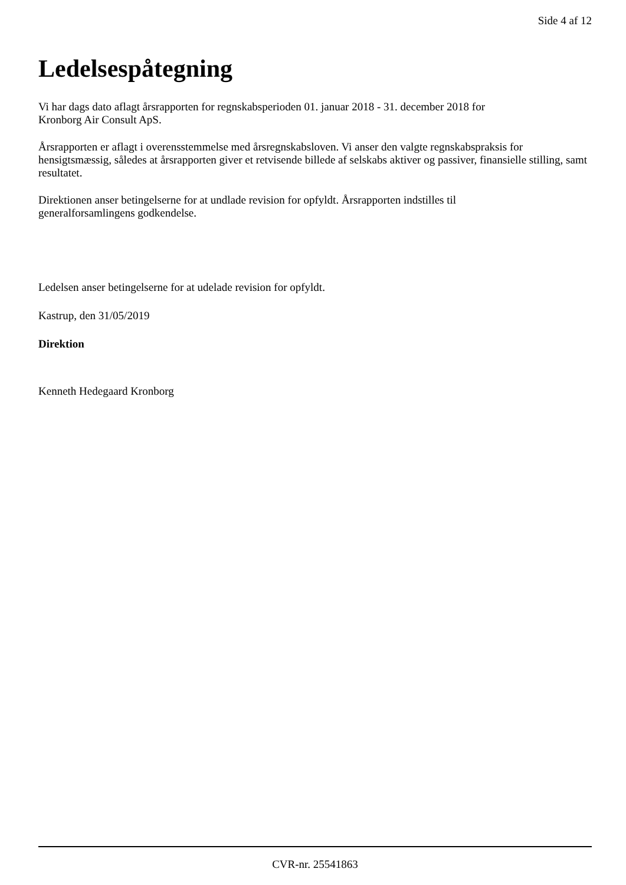Side 4 af 12
Ledelsespåtegning
Vi har dags dato aflagt årsrapporten for regnskabsperioden 01. januar 2018 - 31. december 2018 for
Kronborg Air Consult ApS.
Årsrapporten er aflagt i overensstemmelse med årsregnskabsloven. Vi anser den valgte regnskabspraksis for hensigtsmæssig, således at årsrapporten giver et retvisende billede af selskabs aktiver og passiver, finansielle stilling, samt resultatet.
Direktionen anser betingelserne for at undlade revision for opfyldt. Årsrapporten indstilles til
generalforsamlingens godkendelse.
Ledelsen anser betingelserne for at udelade revision for opfyldt.
Kastrup, den 31/05/2019
Direktion
Kenneth Hedegaard Kronborg
CVR-nr. 25541863